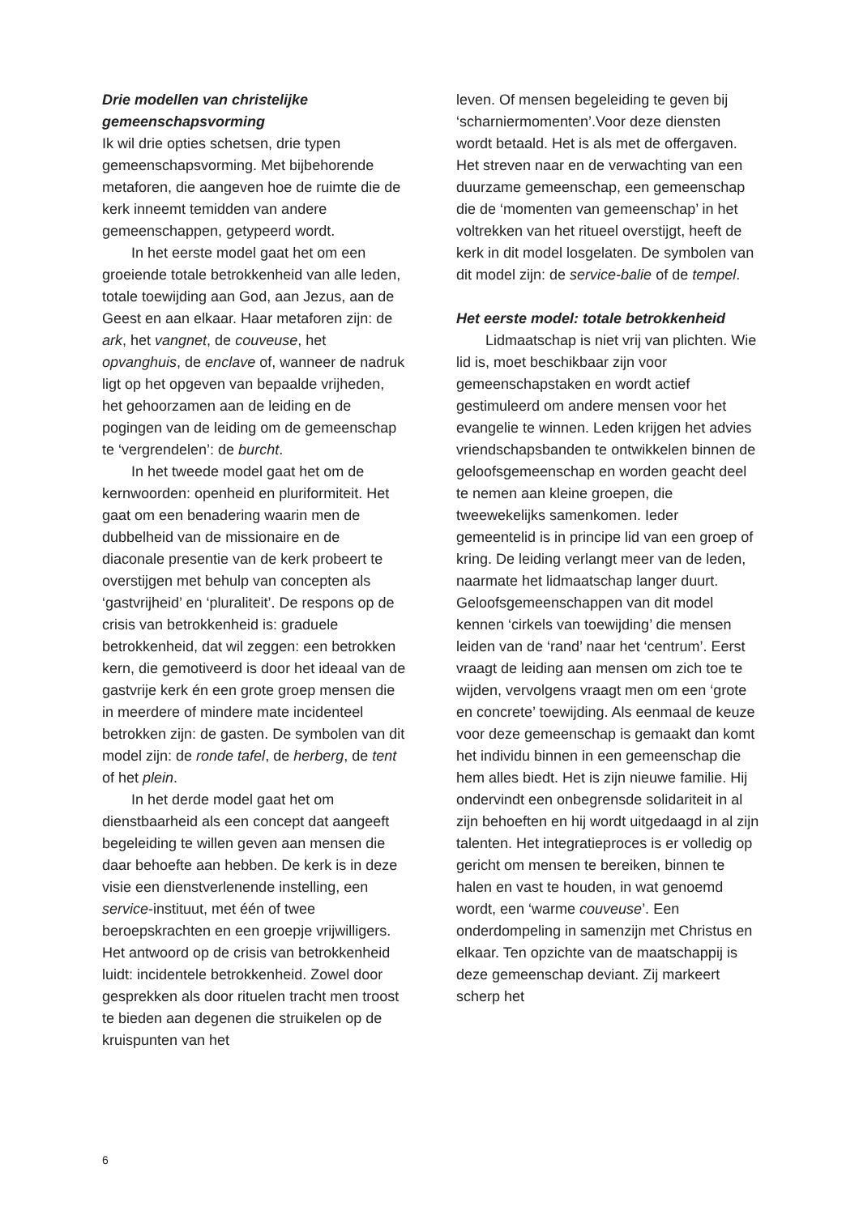Drie modellen van christelijke gemeenschapsvorming
Ik wil drie opties schetsen, drie typen gemeenschapsvorming. Met bijbehorende metaforen, die aangeven hoe de ruimte die de kerk inneemt temidden van andere gemeenschappen, getypeerd wordt.
In het eerste model gaat het om een groeiende totale betrokkenheid van alle leden, totale toewijding aan God, aan Jezus, aan de Geest en aan elkaar. Haar metaforen zijn: de ark, het vangnet, de couveuse, het opvanghuis, de enclave of, wanneer de nadruk ligt op het opgeven van bepaalde vrijheden, het gehoorzamen aan de leiding en de pogingen van de leiding om de gemeenschap te ‘vergrendelen’: de burcht.
In het tweede model gaat het om de kernwoorden: openheid en pluriformiteit. Het gaat om een benadering waarin men de dubbelheid van de missionaire en de diaconale presentie van de kerk probeert te overstijgen met behulp van concepten als ‘gastvrijheid’ en ‘pluraliteit’. De respons op de crisis van betrokkenheid is: graduele betrokkenheid, dat wil zeggen: een betrokken kern, die gemotiveerd is door het ideaal van de gastvrije kerk én een grote groep mensen die in meerdere of mindere mate incidenteel betrokken zijn: de gasten. De symbolen van dit model zijn: de ronde tafel, de herberg, de tent of het plein.
In het derde model gaat het om dienstbaarheid als een concept dat aangeeft begeleiding te willen geven aan mensen die daar behoefte aan hebben. De kerk is in deze visie een dienstverlenende instelling, een service-instituut, met één of twee beroepskrachten en een groepje vrijwilligers. Het antwoord op de crisis van betrokkenheid luidt: incidentele betrokkenheid. Zowel door gesprekken als door rituelen tracht men troost te bieden aan degenen die struikelen op de kruispunten van het
leven. Of mensen begeleiding te geven bij ‘scharniermomenten’.Voor deze diensten wordt betaald. Het is als met de offergaven. Het streven naar en de verwachting van een duurzame gemeenschap, een gemeenschap die de ‘momenten van gemeenschap’ in het voltrekken van het ritueel overstijgt, heeft de kerk in dit model losgelaten. De symbolen van dit model zijn: de service-balie of de tempel.
Het eerste model: totale betrokkenheid
Lidmaatschap is niet vrij van plichten. Wie lid is, moet beschikbaar zijn voor gemeenschapstaken en wordt actief gestimuleerd om andere mensen voor het evangelie te winnen. Leden krijgen het advies vriendschapsbanden te ontwikkelen binnen de geloofsgemeenschap en worden geacht deel te nemen aan kleine groepen, die tweewekelijks samenkomen. Ieder gemeentelid is in principe lid van een groep of kring. De leiding verlangt meer van de leden, naarmate het lidmaatschap langer duurt. Geloofsgemeenschappen van dit model kennen ‘cirkels van toewijding’ die mensen leiden van de ‘rand’ naar het ‘centrum’. Eerst vraagt de leiding aan mensen om zich toe te wijden, vervolgens vraagt men om een ‘grote en concrete’ toewijding. Als eenmaal de keuze voor deze gemeenschap is gemaakt dan komt het individu binnen in een gemeenschap die hem alles biedt. Het is zijn nieuwe familie. Hij ondervindt een onbegrensde solidariteit in al zijn behoeften en hij wordt uitgedaagd in al zijn talenten. Het integratieproces is er volledig op gericht om mensen te bereiken, binnen te halen en vast te houden, in wat genoemd wordt, een ‘warme couveuse’. Een onderdompeling in samenzijn met Christus en elkaar. Ten opzichte van de maatschappij is deze gemeenschap deviant. Zij markeert scherp het
6